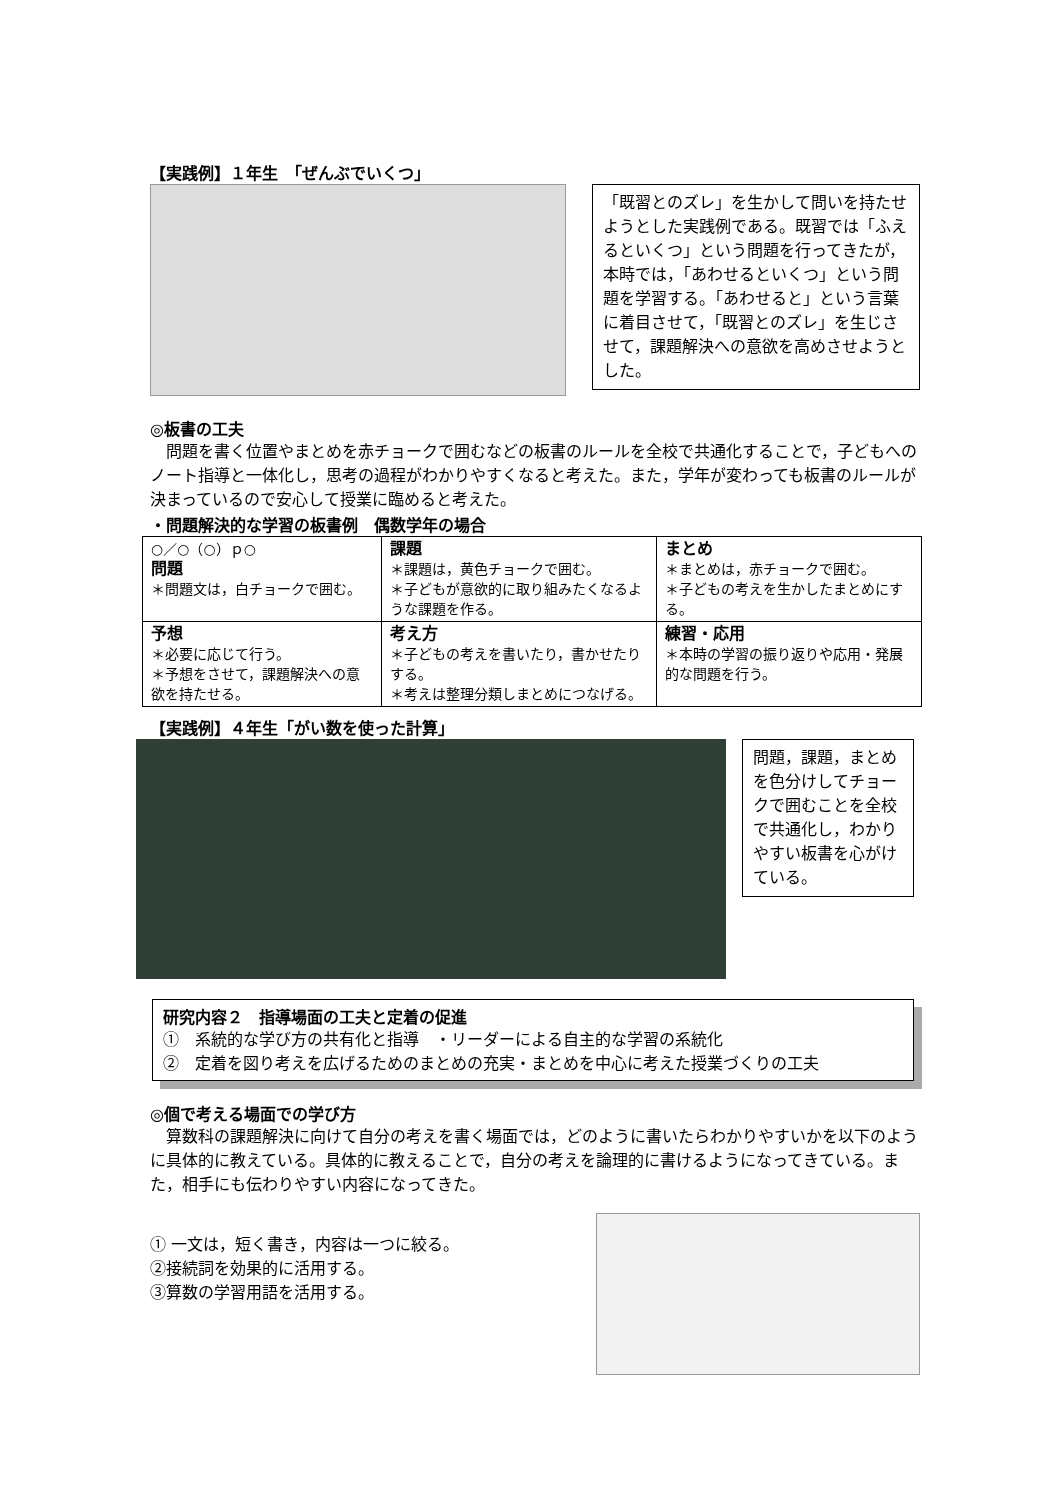【実践例】１年生　「ぜんぶでいくつ」
「既習とのズレ」を生かして問いを持たせようとした実践例である。既習では「ふえるといくつ」という問題を行ってきたが，本時では，「あわせるといくつ」という問題を学習する。「あわせると」という言葉に着目させて，「既習とのズレ」を生じさせて，課題解決への意欲を高めさせようとした。
◎板書の工夫
　問題を書く位置やまとめを赤チョークで囲むなどの板書のルールを全校で共通化することで，子どもへのノート指導と一体化し，思考の過程がわかりやすくなると考えた。また，学年が変わっても板書のルールが決まっているので安心して授業に臨めると考えた。
・問題解決的な学習の板書例　偶数学年の場合
| ○／○（○）ｐ○ 問題 ＊問題文は，白チョークで囲む。 | 課題 ＊課題は，黄色チョークで囲む。 ＊子どもが意欲的に取り組みたくなるような課題を作る。 | まとめ ＊まとめは，赤チョークで囲む。 ＊子どもの考えを生かしたまとめにする。 |
| 予想 ＊必要に応じて行う。 ＊予想をさせて，課題解決への意欲を持たせる。 | 考え方 ＊子どもの考えを書いたり，書かせたりする。 ＊考えは整理分類しまとめにつなげる。 | 練習・応用 ＊本時の学習の振り返りや応用・発展的な問題を行う。 |
【実践例】４年生「がい数を使った計算」
問題，課題，まとめを色分けしてチョークで囲むことを全校で共通化し，わかりやすい板書を心がけている。
研究内容２　指導場面の工夫と定着の促進
①　系統的な学び方の共有化と指導　・リーダーによる自主的な学習の系統化
②　定着を図り考えを広げるためのまとめの充実・まとめを中心に考えた授業づくりの工夫
◎個で考える場面での学び方
　算数科の課題解決に向けて自分の考えを書く場面では，どのように書いたらわかりやすいかを以下のように具体的に教えている。具体的に教えることで，自分の考えを論理的に書けるようになってきている。また，相手にも伝わりやすい内容になってきた。
① 一文は，短く書き，内容は一つに絞る。
②接続詞を効果的に活用する。
③算数の学習用語を活用する。